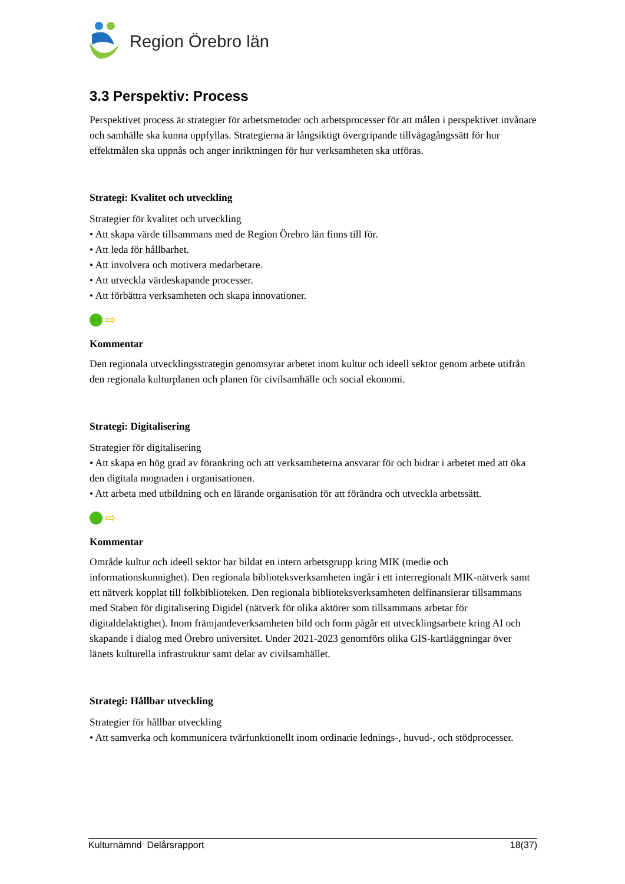Region Örebro län
3.3 Perspektiv: Process
Perspektivet process är strategier för arbetsmetoder och arbetsprocesser för att målen i perspektivet invånare och samhälle ska kunna uppfyllas. Strategierna är långsiktigt övergripande tillvägagångssätt för hur effektmålen ska uppnås och anger inriktningen för hur verksamheten ska utföras.
Strategi: Kvalitet och utveckling
Strategier för kvalitet och utveckling
• Att skapa värde tillsammans med de Region Örebro län finns till för.
• Att leda för hållbarhet.
• Att involvera och motivera medarbetare.
• Att utveckla värdeskapande processer.
• Att förbättra verksamheten och skapa innovationer.
⇨
Kommentar
Den regionala utvecklingsstrategin genomsyrar arbetet inom kultur och ideell sektor genom arbete utifrån den regionala kulturplanen och planen för civilsamhälle och social ekonomi.
Strategi: Digitalisering
Strategier för digitalisering
• Att skapa en hög grad av förankring och att verksamheterna ansvarar för och bidrar i arbetet med att öka den digitala mognaden i organisationen.
• Att arbeta med utbildning och en lärande organisation för att förändra och utveckla arbetssätt.
⇨
Kommentar
Område kultur och ideell sektor har bildat en intern arbetsgrupp kring MIK (medie och informationskunnighet). Den regionala biblioteksverksamheten ingår i ett interregionalt MIK-nätverk samt ett nätverk kopplat till folkbiblioteken. Den regionala biblioteksverksamheten delfinansierar tillsammans med Staben för digitalisering Digidel (nätverk för olika aktörer som tillsammans arbetar för digitaldelaktighet). Inom främjandeverksamheten bild och form pågår ett utvecklingsarbete kring AI och skapande i dialog med Örebro universitet. Under 2021-2023 genomförs olika GIS-kartläggningar över länets kulturella infrastruktur samt delar av civilsamhället.
Strategi: Hållbar utveckling
Strategier för hållbar utveckling
• Att samverka och kommunicera tvärfunktionellt inom ordinarie lednings-, huvud-, och stödprocesser.
Kulturnämnd Delårsrapport 18(37)